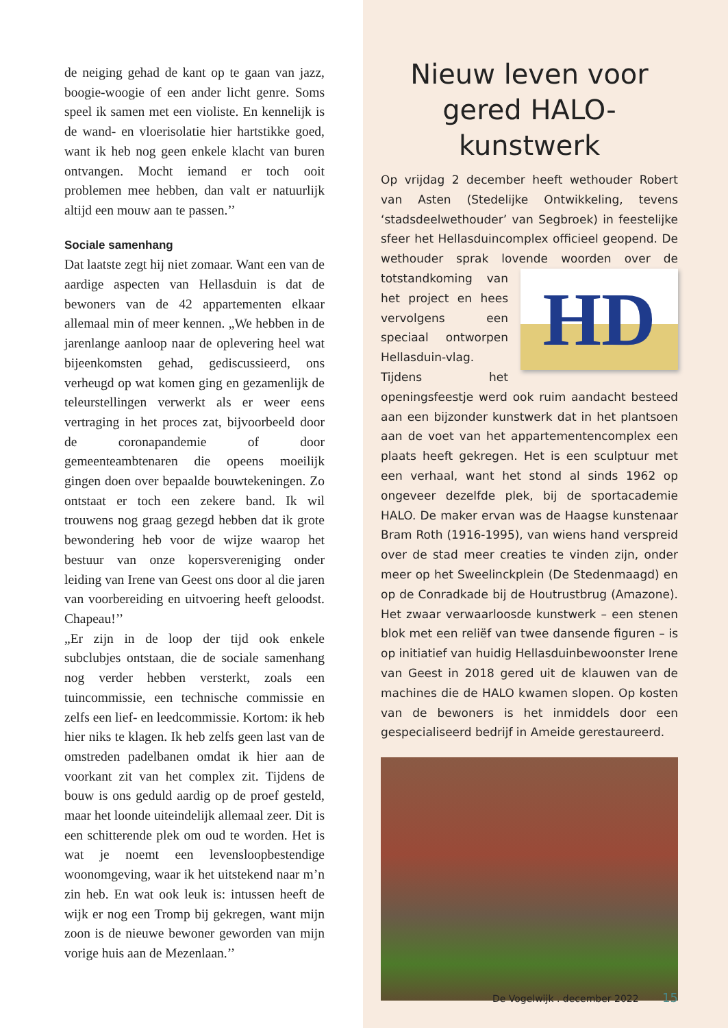de neiging gehad de kant op te gaan van jazz, boogie-woogie of een ander licht genre. Soms speel ik samen met een violiste. En kennelijk is de wand- en vloerisolatie hier hartstikke goed, want ik heb nog geen enkele klacht van buren ontvangen. Mocht iemand er toch ooit problemen mee hebben, dan valt er natuurlijk altijd een mouw aan te passen.’’
Sociale samenhang
Dat laatste zegt hij niet zomaar. Want een van de aardige aspecten van Hellasduin is dat de bewoners van de 42 appartementen elkaar allemaal min of meer kennen. „We hebben in de jarenlange aanloop naar de oplevering heel wat bijeenkomsten gehad, gediscussieerd, ons verheugd op wat komen ging en gezamenlijk de teleurstellingen verwerkt als er weer eens vertraging in het proces zat, bijvoorbeeld door de coronapandemie of door gemeenteambtenaren die opeens moeilijk gingen doen over bepaalde bouwtekeningen. Zo ontstaat er toch een zekere band. Ik wil trouwens nog graag gezegd hebben dat ik grote bewondering heb voor de wijze waarop het bestuur van onze kopersvereniging onder leiding van Irene van Geest ons door al die jaren van voorbereiding en uitvoering heeft geloodst. Chapeau!’’
„Er zijn in de loop der tijd ook enkele subclubjes ontstaan, die de sociale samenhang nog verder hebben versterkt, zoals een tuincommissie, een technische commissie en zelfs een lief- en leedcommissie. Kortom: ik heb hier niks te klagen. Ik heb zelfs geen last van de omstreden padelbanen omdat ik hier aan de voorkant zit van het complex zit. Tijdens de bouw is ons geduld aardig op de proef gesteld, maar het loonde uiteindelijk allemaal zeer. Dit is een schitterende plek om oud te worden. Het is wat je noemt een levensloopbestendige woonomgeving, waar ik het uitstekend naar m’n zin heb. En wat ook leuk is: intussen heeft de wijk er nog een Tromp bij gekregen, want mijn zoon is de nieuwe bewoner geworden van mijn vorige huis aan de Mezenlaan.’’
Nieuw leven voor gered HALO-kunstwerk
Op vrijdag 2 december heeft wethouder Robert van Asten (Stedelijke Ontwikkeling, tevens ‘stadsdeelwethouder’ van Segbroek) in feestelijke sfeer het Hellasduincomplex officieel geopend. De wethouder sprak lovende woorden over de tot
HD
standkoming van het project en hees vervolgens een speciaal ontworpen Hellasduin-vlag. Tijdens het openingsfeestje werd ook ruim aandacht besteed aan een bijzonder kunstwerk dat in het plantsoen aan de voet van het appartementencomplex een plaats heeft gekregen. Het is een sculptuur met een verhaal, want het stond al sinds 1962 op ongeveer dezelfde plek, bij de sportacademie HALO. De maker ervan was de Haagse kunstenaar Bram Roth (1916-1995), van wiens hand verspreid over de stad meer creaties te vinden zijn, onder meer op het Sweelinckplein (De Stedenmaagd) en op de Conradkade bij de Houtrustbrug (Amazone). Het zwaar verwaarloosde kunstwerk – een stenen blok met een reliëf van twee dansende figuren – is op initiatief van huidig Hellasduinbewoonster Irene van Geest in 2018 gered uit de klauwen van de machines die de HALO kwamen slopen. Op kosten van de bewoners is het inmiddels door een gespecialiseerd bedrijf in Ameide gerestaureerd.
De Vogelwijk . december 2022 15